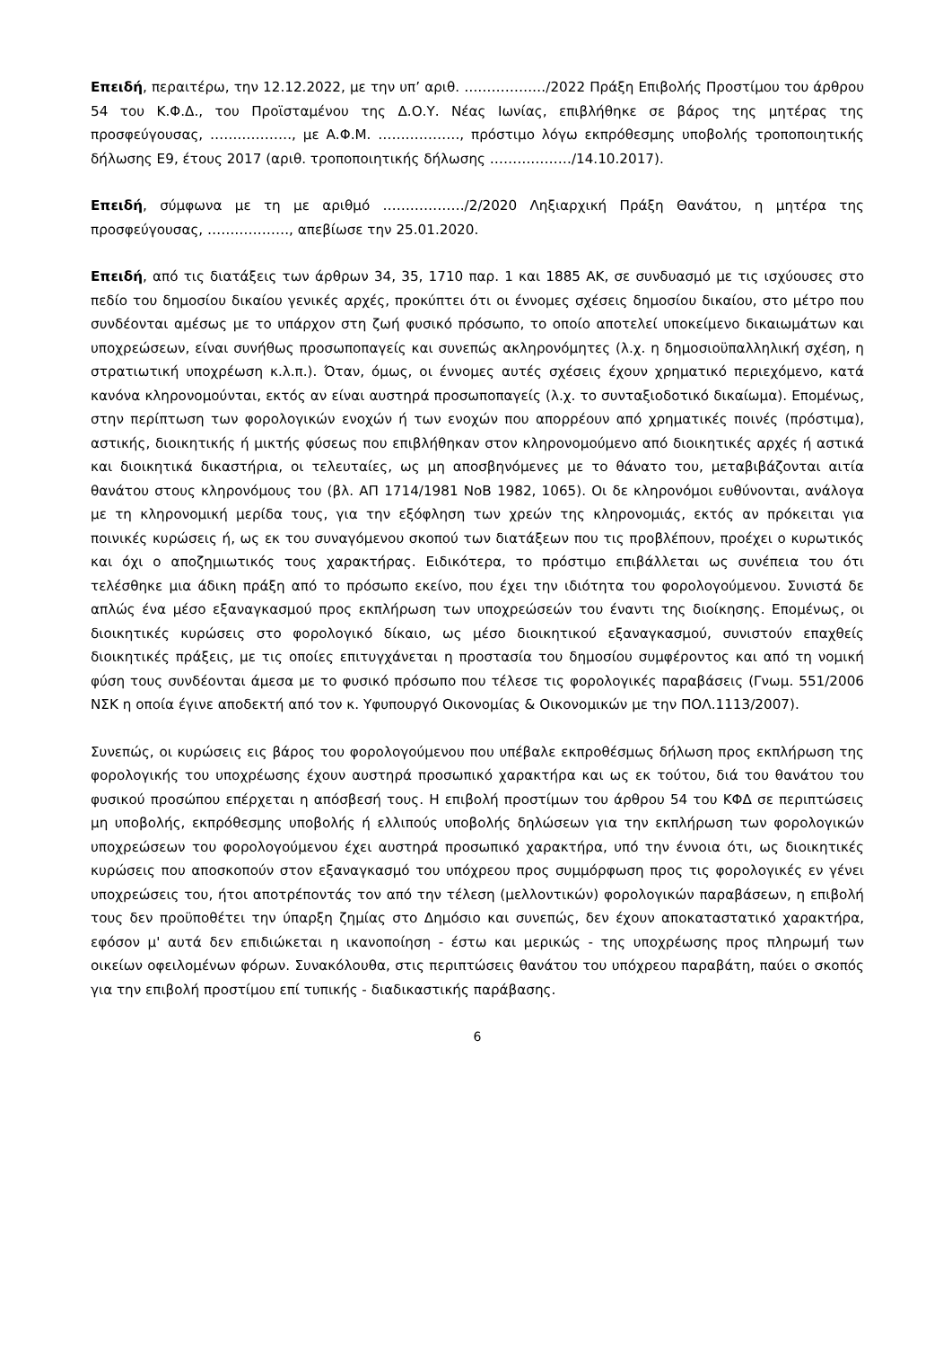Επειδή, περαιτέρω, την 12.12.2022, με την υπ’ αριθ. ………………/2022 Πράξη Επιβολής Προστίμου του άρθρου 54 του Κ.Φ.Δ., του Προϊσταμένου της Δ.Ο.Υ. Νέας Ιωνίας, επιβλήθηκε σε βάρος της μητέρας της προσφεύγουσας, ………………, με Α.Φ.Μ. ………………, πρόστιμο λόγω εκπρόθεσμης υποβολής τροποποιητικής δήλωσης Ε9, έτους 2017 (αριθ. τροποποιητικής δήλωσης ………………/14.10.2017).
Επειδή, σύμφωνα με τη με αριθμό ………………/2/2020 Ληξιαρχική Πράξη Θανάτου, η μητέρα της προσφεύγουσας, ………………, απεβίωσε την 25.01.2020.
Επειδή, από τις διατάξεις των άρθρων 34, 35, 1710 παρ. 1 και 1885 ΑΚ, σε συνδυασμό με τις ισχύουσες στο πεδίο του δημοσίου δικαίου γενικές αρχές, προκύπτει ότι οι έννομες σχέσεις δημοσίου δικαίου, στο μέτρο που συνδέονται αμέσως με το υπάρχον στη ζωή φυσικό πρόσωπο, το οποίο αποτελεί υποκείμενο δικαιωμάτων και υποχρεώσεων, είναι συνήθως προσωποπαγείς και συνεπώς ακληρονόμητες (λ.χ. η δημοσιοϋπαλληλική σχέση, η στρατιωτική υποχρέωση κ.λ.π.). Όταν, όμως, οι έννομες αυτές σχέσεις έχουν χρηματικό περιεχόμενο, κατά κανόνα κληρονομούνται, εκτός αν είναι αυστηρά προσωποπαγείς (λ.χ. το συνταξιοδοτικό δικαίωμα). Επομένως, στην περίπτωση των φορολογικών ενοχών ή των ενοχών που απορρέουν από χρηματικές ποινές (πρόστιμα), αστικής, διοικητικής ή μικτής φύσεως που επιβλήθηκαν στον κληρονομούμενο από διοικητικές αρχές ή αστικά και διοικητικά δικαστήρια, οι τελευταίες, ως μη αποσβηνόμενες με το θάνατο του, μεταβιβάζονται αιτία θανάτου στους κληρονόμους του (βλ. ΑΠ 1714/1981 ΝοΒ 1982, 1065). Οι δε κληρονόμοι ευθύνονται, ανάλογα με τη κληρονομική μερίδα τους, για την εξόφληση των χρεών της κληρονομιάς, εκτός αν πρόκειται για ποινικές κυρώσεις ή, ως εκ του συναγόμενου σκοπού των διατάξεων που τις προβλέπουν, προέχει ο κυρωτικός και όχι ο αποζημιωτικός τους χαρακτήρας. Ειδικότερα, το πρόστιμο επιβάλλεται ως συνέπεια του ότι τελέσθηκε μια άδικη πράξη από το πρόσωπο εκείνο, που έχει την ιδιότητα του φορολογούμενου. Συνιστά δε απλώς ένα μέσο εξαναγκασμού προς εκπλήρωση των υποχρεώσεών του έναντι της διοίκησης. Επομένως, οι διοικητικές κυρώσεις στο φορολογικό δίκαιο, ως μέσο διοικητικού εξαναγκασμού, συνιστούν επαχθείς διοικητικές πράξεις, με τις οποίες επιτυγχάνεται η προστασία του δημοσίου συμφέροντος και από τη νομική φύση τους συνδέονται άμεσα με το φυσικό πρόσωπο που τέλεσε τις φορολογικές παραβάσεις (Γνωμ. 551/2006 ΝΣΚ η οποία έγινε αποδεκτή από τον κ. Υφυπουργό Οικονομίας & Οικονομικών με την ΠΟΛ.1113/2007).
Συνεπώς, οι κυρώσεις εις βάρος του φορολογούμενου που υπέβαλε εκπροθέσμως δήλωση προς εκπλήρωση της φορολογικής του υποχρέωσης έχουν αυστηρά προσωπικό χαρακτήρα και ως εκ τούτου, διά του θανάτου του φυσικού προσώπου επέρχεται η απόσβεσή τους. Η επιβολή προστίμων του άρθρου 54 του ΚΦΔ σε περιπτώσεις μη υποβολής, εκπρόθεσμης υποβολής ή ελλιπούς υποβολής δηλώσεων για την εκπλήρωση των φορολογικών υποχρεώσεων του φορολογούμενου έχει αυστηρά προσωπικό χαρακτήρα, υπό την έννοια ότι, ως διοικητικές κυρώσεις που αποσκοπούν στον εξαναγκασμό του υπόχρεου προς συμμόρφωση προς τις φορολογικές εν γένει υποχρεώσεις του, ήτοι αποτρέποντάς τον από την τέλεση (μελλοντικών) φορολογικών παραβάσεων, η επιβολή τους δεν προϋποθέτει την ύπαρξη ζημίας στο Δημόσιο και συνεπώς, δεν έχουν αποκαταστατικό χαρακτήρα, εφόσον μ' αυτά δεν επιδιώκεται η ικανοποίηση - έστω και μερικώς - της υποχρέωσης προς πληρωμή των οικείων οφειλομένων φόρων. Συνακόλουθα, στις περιπτώσεις θανάτου του υπόχρεου παραβάτη, παύει ο σκοπός για την επιβολή προστίμου επί τυπικής - διαδικαστικής παράβασης.
6